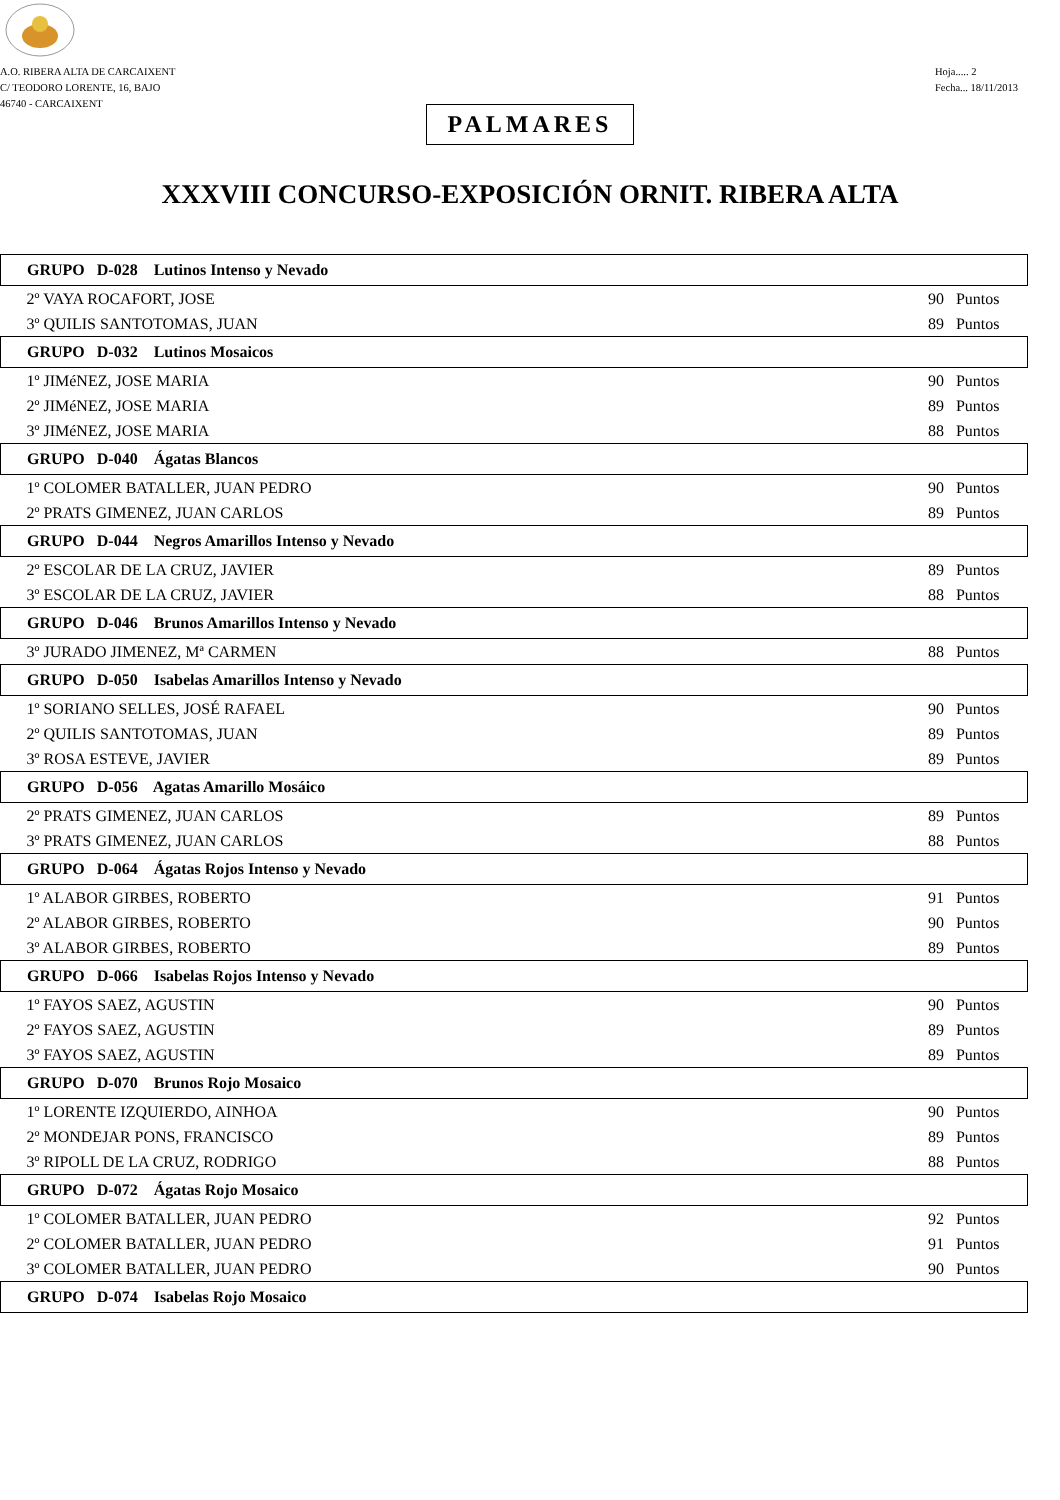A.O. RIBERA ALTA DE CARCAIXENT
C/ TEODORO LORENTE, 16, BAJO
46740 - CARCAIXENT
Hoja..... 2
Fecha... 18/11/2013
PALMARES
XXXVIII CONCURSO-EXPOSICIÓN ORNIT. RIBERA ALTA
| GRUPO D-028 Lutinos Intenso y Nevado | |
| --- | --- |
| 2º VAYA ROCAFORT, JOSE | 90 Puntos |
| 3º QUILIS SANTOTOMAS, JUAN | 89 Puntos |
| GRUPO D-032 Lutinos Mosaicos | |
| 1º JIMéNEZ, JOSE MARIA | 90 Puntos |
| 2º JIMéNEZ, JOSE MARIA | 89 Puntos |
| 3º JIMéNEZ, JOSE MARIA | 88 Puntos |
| GRUPO D-040 Ágatas Blancos | |
| 1º COLOMER BATALLER, JUAN PEDRO | 90 Puntos |
| 2º PRATS GIMENEZ, JUAN CARLOS | 89 Puntos |
| GRUPO D-044 Negros Amarillos Intenso y Nevado | |
| 2º ESCOLAR DE LA CRUZ, JAVIER | 89 Puntos |
| 3º ESCOLAR DE LA CRUZ, JAVIER | 88 Puntos |
| GRUPO D-046 Brunos Amarillos Intenso y Nevado | |
| 3º JURADO JIMENEZ, Mª CARMEN | 88 Puntos |
| GRUPO D-050 Isabelas Amarillos Intenso y Nevado | |
| 1º SORIANO SELLES, JOSÉ RAFAEL | 90 Puntos |
| 2º QUILIS SANTOTOMAS, JUAN | 89 Puntos |
| 3º ROSA ESTEVE, JAVIER | 89 Puntos |
| GRUPO D-056 Agatas Amarillo Mosáico | |
| 2º PRATS GIMENEZ, JUAN CARLOS | 89 Puntos |
| 3º PRATS GIMENEZ, JUAN CARLOS | 88 Puntos |
| GRUPO D-064 Ágatas Rojos Intenso y Nevado | |
| 1º ALABOR GIRBES, ROBERTO | 91 Puntos |
| 2º ALABOR GIRBES, ROBERTO | 90 Puntos |
| 3º ALABOR GIRBES, ROBERTO | 89 Puntos |
| GRUPO D-066 Isabelas Rojos Intenso y Nevado | |
| 1º FAYOS SAEZ, AGUSTIN | 90 Puntos |
| 2º FAYOS SAEZ, AGUSTIN | 89 Puntos |
| 3º FAYOS SAEZ, AGUSTIN | 89 Puntos |
| GRUPO D-070 Brunos Rojo Mosaico | |
| 1º LORENTE IZQUIERDO, AINHOA | 90 Puntos |
| 2º MONDEJAR PONS, FRANCISCO | 89 Puntos |
| 3º RIPOLL DE LA CRUZ, RODRIGO | 88 Puntos |
| GRUPO D-072 Ágatas Rojo Mosaico | |
| 1º COLOMER BATALLER, JUAN PEDRO | 92 Puntos |
| 2º COLOMER BATALLER, JUAN PEDRO | 91 Puntos |
| 3º COLOMER BATALLER, JUAN PEDRO | 90 Puntos |
| GRUPO D-074 Isabelas Rojo Mosaico | |